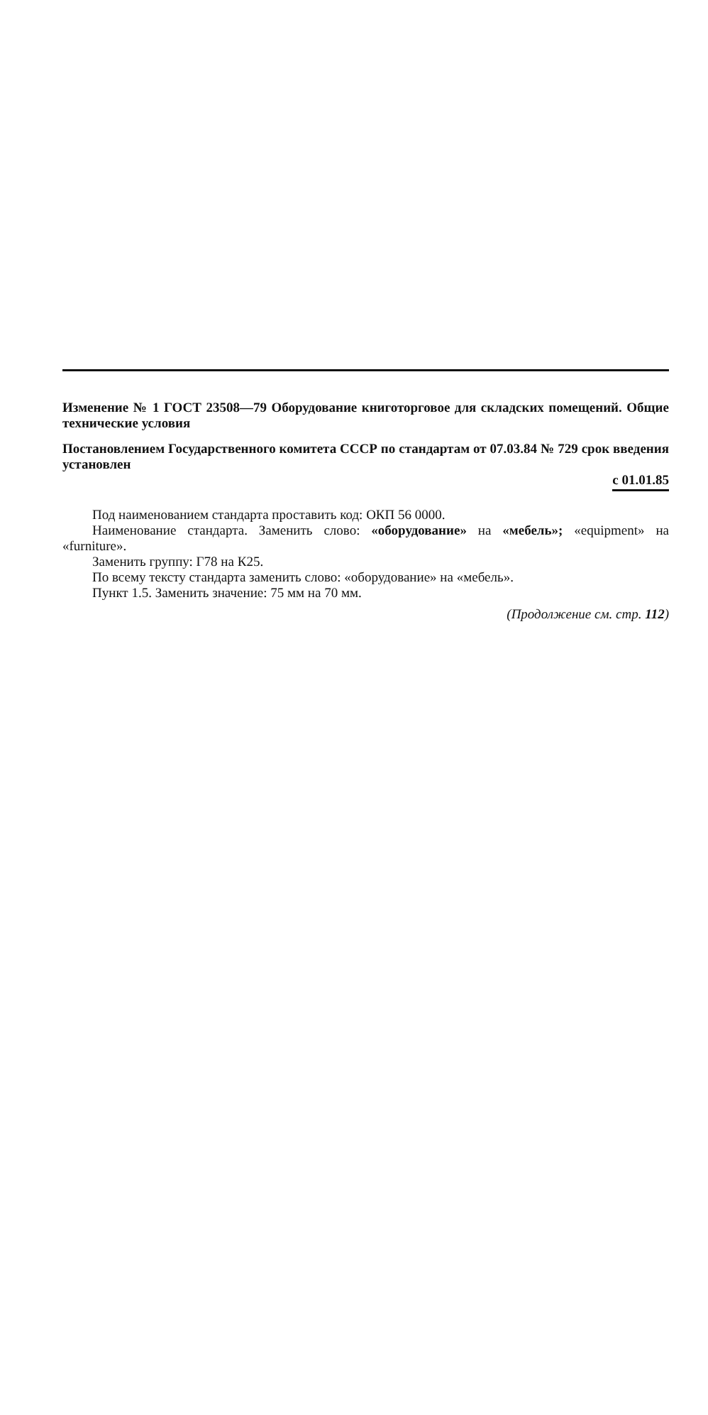Изменение № 1 ГОСТ 23508—79 Оборудование книготорговое для складских помещений. Общие технические условия
Постановлением Государственного комитета СССР по стандартам от 07.03.84 № 729 срок введения установлен
с 01.01.85
Под наименованием стандарта проставить код: ОКП 56 0000.
Наименование стандарта. Заменить слово: «оборудование» на «мебель»; «equipment» на «furniture».
Заменить группу: Г78 на К25.
По всему тексту стандарта заменить слово: «оборудование» на «мебель».
Пункт 1.5. Заменить значение: 75 мм на 70 мм.
(Продолжение см. стр. 112)